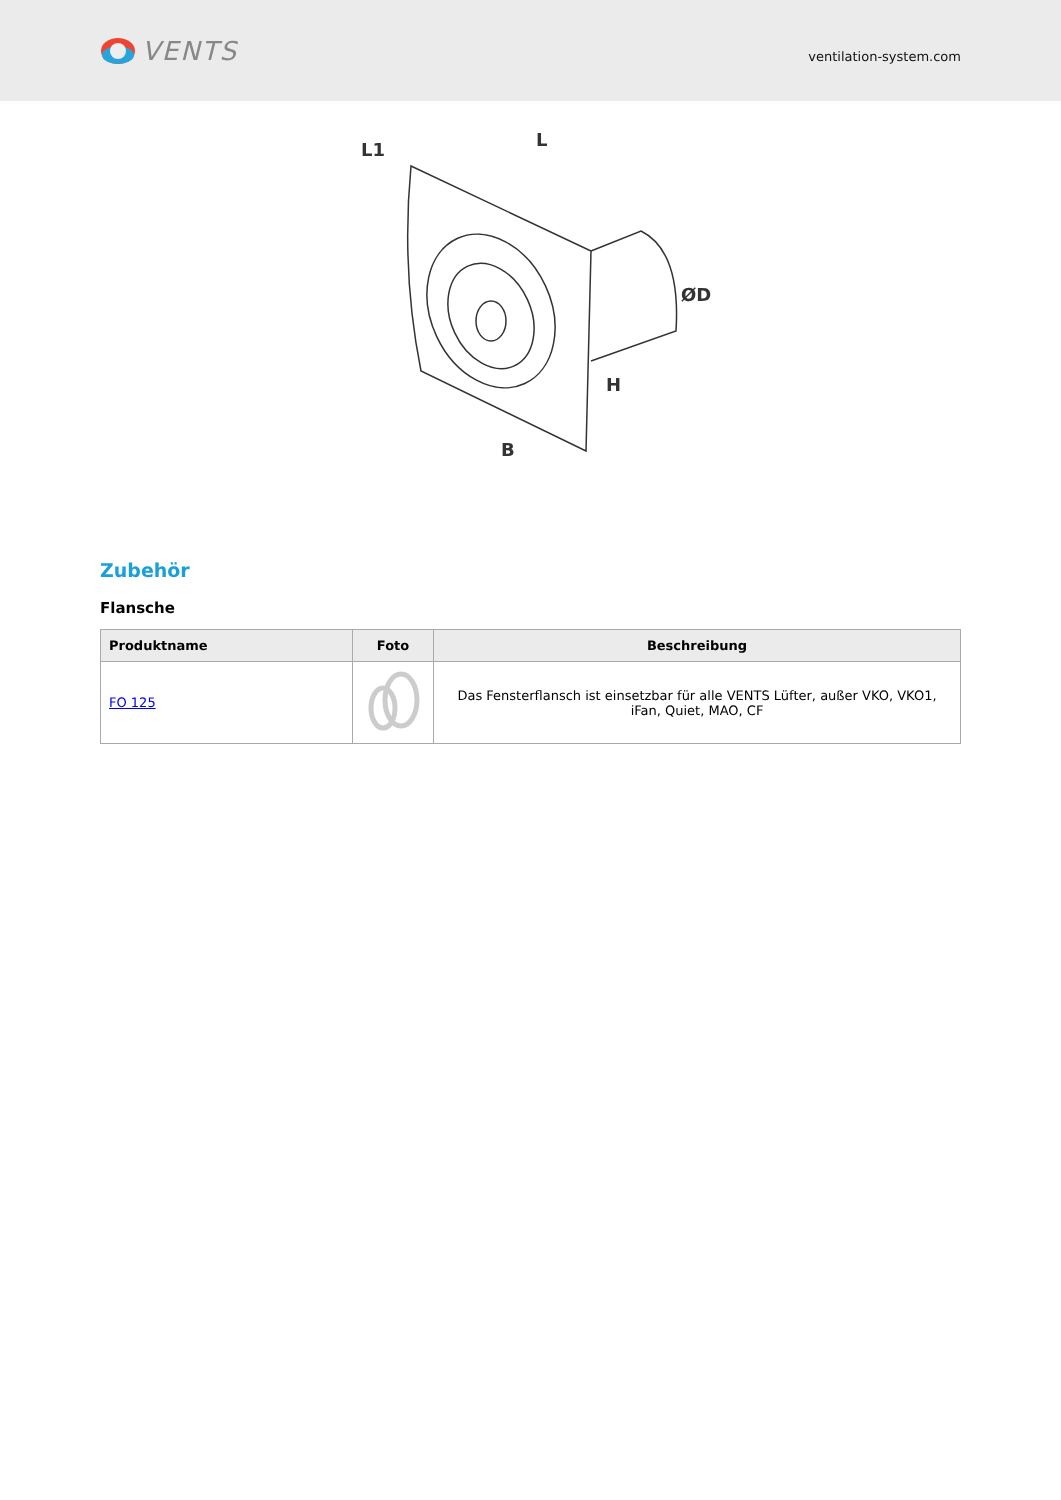VENTS
ventilation-system.com
L1
L
ØD
H
B
Zubehör
Flansche
| Produktname | Foto | Beschreibung |
| --- | --- | --- |
| FO 125 | | Das Fensterflansch ist einsetzbar für alle VENTS Lüfter, außer VKO, VKO1, iFan, Quiet, MAO, CF |